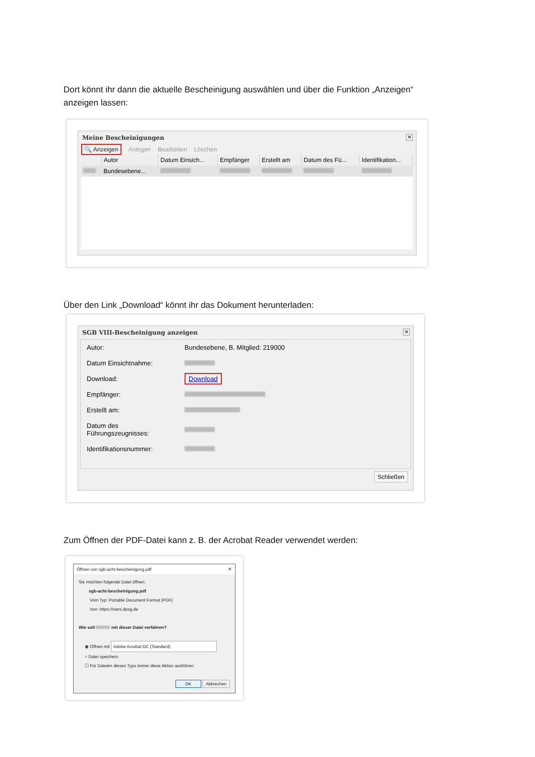Dort könnt ihr dann die aktuelle Bescheinigung auswählen und über die Funktion „Anzeigen“ anzeigen lassen:
Meine Bescheinigungen
✕
🔍 Anzeigen Anlegen Bearbeiten Löschen
| | Autor | Datum Einsich... | Empfänger | Erstellt am | Datum des Fü... | Identifikation... |
| --- | --- | --- | --- | --- | --- | --- |
| | Bundesebene... | | | | | |
Über den Link „Download“ könnt ihr das Dokument herunterladen:
SGB VIII-Bescheinigung anzeigen
✕
| Autor: | Bundesebene, B. Mitglied: 219000 |
| Datum Einsichtnahme: | |
| Download: | Download |
| Empfänger: | |
| Erstellt am: | |
| Datum des Führungszeugnisses: | |
| Identifikationsnummer: | |
Schließen
Zum Öffnen der PDF-Datei kann z. B. der Acrobat Reader verwendet werden:
Öffnen von sgb-acht-bescheinigung.pdf ✕
Sie möchten folgende Datei öffnen:
sgb-acht-bescheinigung.pdf
Vom Typ: Portable Document Format (PDF)
Von: https://nami.dpsg.de
Wie soll mit dieser Datei verfahren?
◉ Öffnen mit Adobe Acrobat DC (Standard)
○ Datei speichern
☐ Für Dateien dieses Typs immer diese Aktion ausführen
OK Abbrechen